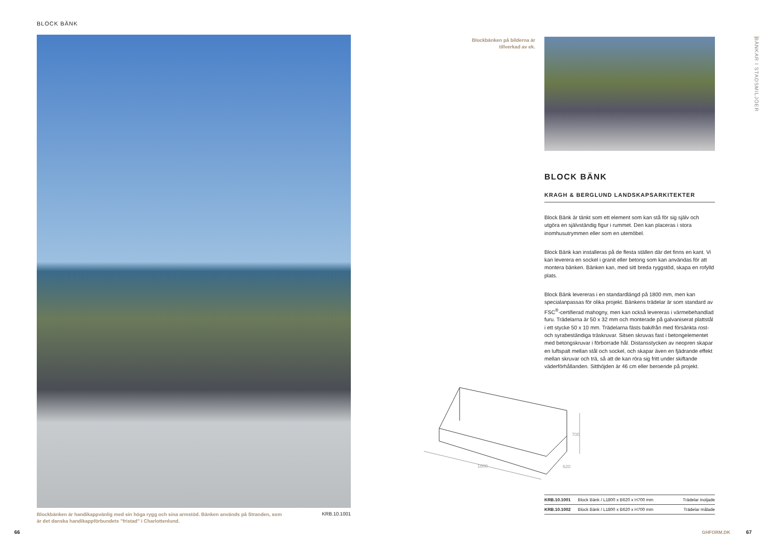BLOCK BÄNK
Blockbänken är handikappvänlig med sin höga rygg och sina armstöd. Bänken används på Stranden, som är det danska handikappförbundets "fristad" i Charlottenlund.
KRB.10.1001
66
Blockbänken på bilderna är tillverkad av ek.
BLOCK BÄNK
KRAGH & BERGLUND LANDSKAPSARKITEKTER
Block Bänk är tänkt som ett element som kan stå för sig själv och utgöra en självständig figur i rummet. Den kan placeras i stora inomhusutrymmen eller som en utemöbel.
Block Bänk kan installeras på de flesta ställen där det finns en kant. Vi kan leverera en sockel i granit eller betong som kan användas för att montera bänken. Bänken kan, med sitt breda ryggstöd, skapa en rofylld plats.
Block Bänk levereras i en standardlängd på 1800 mm, men kan specialanpassas för olika projekt. Bänkens trädelar är som standard av FSC<sup>®</sup>-certifierad mahogny, men kan också levereras i värmebehandlad furu. Trädelarna är 50 x 32 mm och monterade på galvaniserat plattstål i ett stycke 50 x 10 mm. Trädelarna fästs bakifrån med försänkta rost- och syrabeständiga träskruvar. Sitsen skruvas fast i betongelementet med betongskruvar i förborrade hål. Distansstycken av neopren skapar en luftspalt mellan stål och sockel, och skapar även en fjädrande effekt mellan skruvar och trä, så att de kan röra sig fritt under skiftande väderförhållanden. Sitthöjden är 46 cm eller beroende på projekt.
BÄNKAR I STADSMILJÖER
700
1800
620
| KRB.10.1001 | Block Bänk / L1800 x B620 x H700 mm | Trädelar inoljade |
| KRB.10.1002 | Block Bänk / L1800 x B620 x H700 mm | Trädelar målade |
GHFORM.DK 67